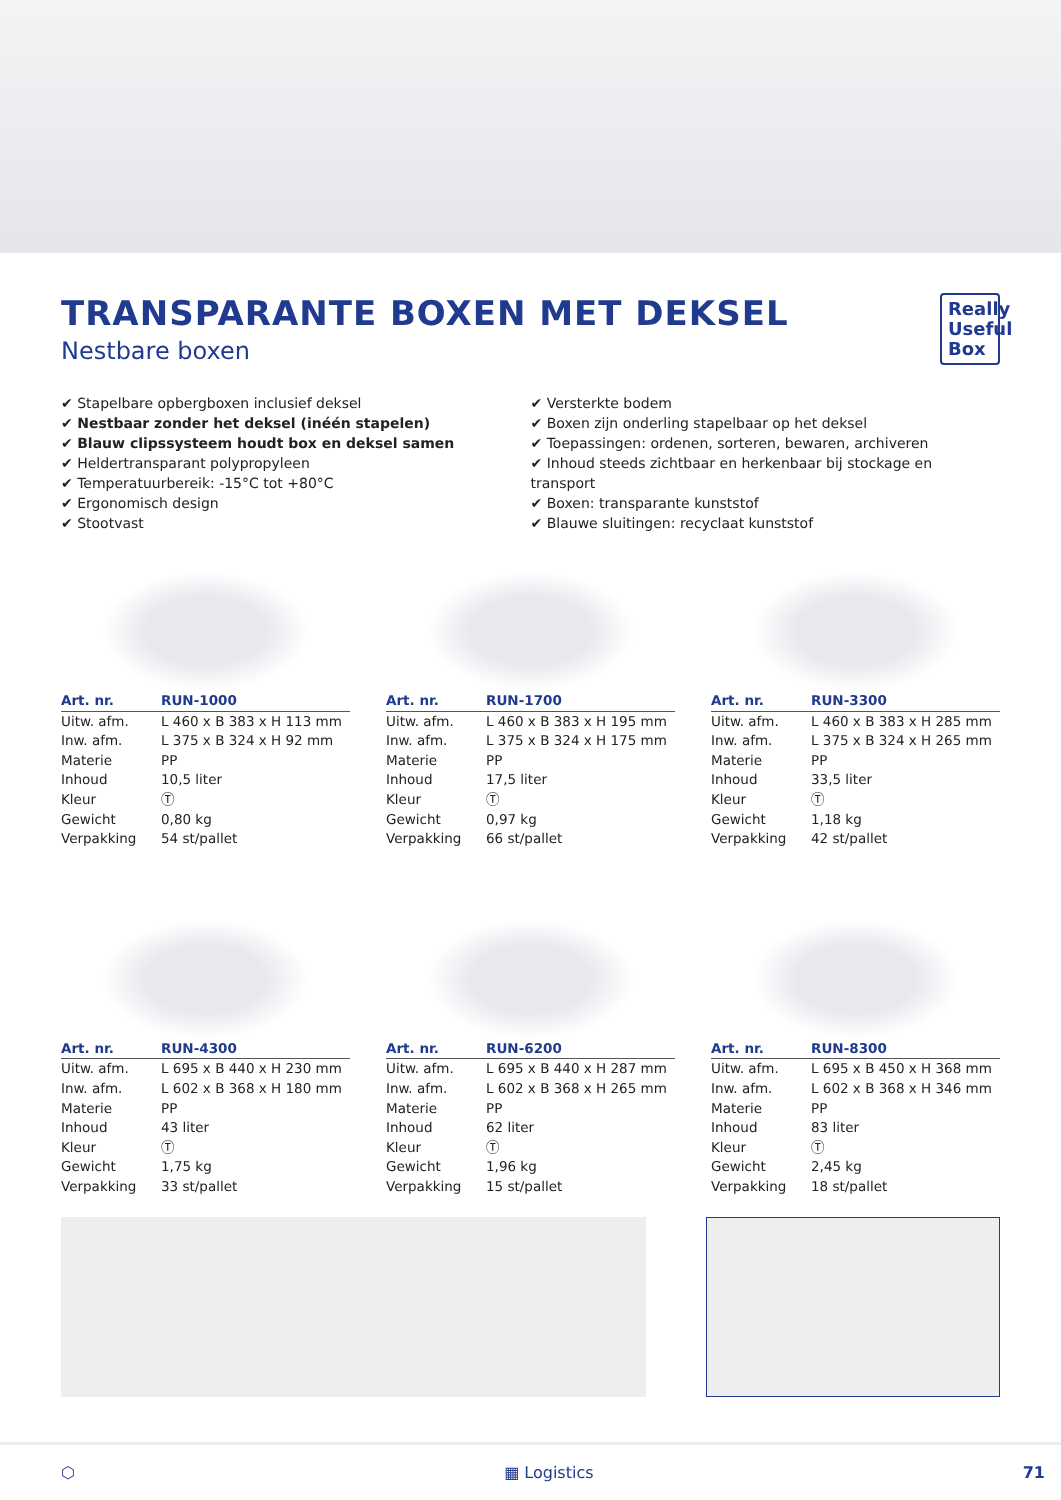TRANSPARANTE BOXEN MET DEKSEL
Nestbare boxen
Really Useful Box
✔ Stapelbare opbergboxen inclusief deksel
✔ Nestbaar zonder het deksel (inéén stapelen)
✔ Blauw clipssysteem houdt box en deksel samen
✔ Heldertransparant polypropyleen
✔ Temperatuurbereik: -15°C tot +80°C
✔ Ergonomisch design
✔ Stootvast
✔ Versterkte bodem
✔ Boxen zijn onderling stapelbaar op het deksel
✔ Toepassingen: ordenen, sorteren, bewaren, archiveren
✔ Inhoud steeds zichtbaar en herkenbaar bij stockage en transport
✔ Boxen: transparante kunststof
✔ Blauwe sluitingen: recyclaat kunststof
| Art. nr. | RUN-1000 |
| --- | --- |
| Uitw. afm. | L 460 x B 383 x H 113 mm |
| Inw. afm. | L 375 x B 324 x H 92 mm |
| Materie | PP |
| Inhoud | 10,5 liter |
| Kleur | Ⓣ |
| Gewicht | 0,80 kg |
| Verpakking | 54 st/pallet |
| Art. nr. | RUN-1700 |
| --- | --- |
| Uitw. afm. | L 460 x B 383 x H 195 mm |
| Inw. afm. | L 375 x B 324 x H 175 mm |
| Materie | PP |
| Inhoud | 17,5 liter |
| Kleur | Ⓣ |
| Gewicht | 0,97 kg |
| Verpakking | 66 st/pallet |
| Art. nr. | RUN-3300 |
| --- | --- |
| Uitw. afm. | L 460 x B 383 x H 285 mm |
| Inw. afm. | L 375 x B 324 x H 265 mm |
| Materie | PP |
| Inhoud | 33,5 liter |
| Kleur | Ⓣ |
| Gewicht | 1,18 kg |
| Verpakking | 42 st/pallet |
| Art. nr. | RUN-4300 |
| --- | --- |
| Uitw. afm. | L 695 x B 440 x H 230 mm |
| Inw. afm. | L 602 x B 368 x H 180 mm |
| Materie | PP |
| Inhoud | 43 liter |
| Kleur | Ⓣ |
| Gewicht | 1,75 kg |
| Verpakking | 33 st/pallet |
| Art. nr. | RUN-6200 |
| --- | --- |
| Uitw. afm. | L 695 x B 440 x H 287 mm |
| Inw. afm. | L 602 x B 368 x H 265 mm |
| Materie | PP |
| Inhoud | 62 liter |
| Kleur | Ⓣ |
| Gewicht | 1,96 kg |
| Verpakking | 15 st/pallet |
| Art. nr. | RUN-8300 |
| --- | --- |
| Uitw. afm. | L 695 x B 450 x H 368 mm |
| Inw. afm. | L 602 x B 368 x H 346 mm |
| Materie | PP |
| Inhoud | 83 liter |
| Kleur | Ⓣ |
| Gewicht | 2,45 kg |
| Verpakking | 18 st/pallet |
⬡ ▦ Logistics 71